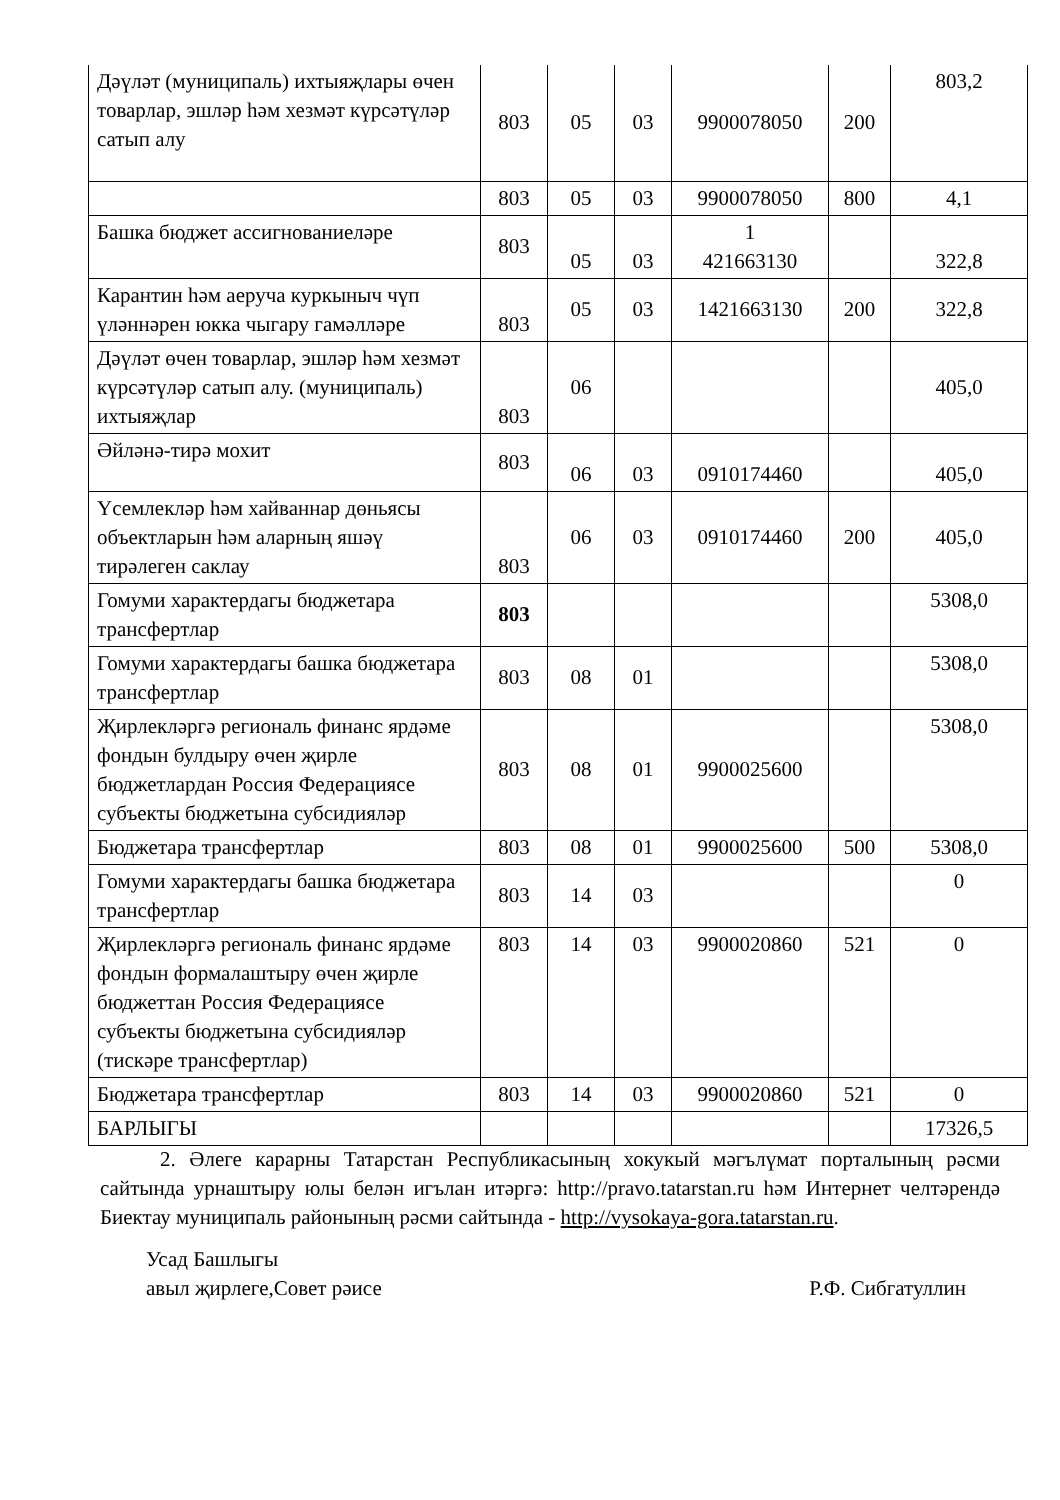| Дәүләт (муниципаль) ихтыяҗлары өчен товарлар, эшләр һәм хезмәт күрсәтүләр сатып алу | 803 | 05 | 03 | 9900078050 | 200 | 803,2 |
| | 803 | 05 | 03 | 9900078050 | 800 | 4,1 |
| Башка бюджет ассигнованиеләре | 803 | 05 | 03 | 1 421663130 | | 322,8 |
| Карантин һәм аеруча куркыныч чүп үләннәрен юкка чыгару гамәлләре | 803 | 05 | 03 | 1421663130 | 200 | 322,8 |
| Дәүләт өчен товарлар, эшләр һәм хезмәт күрсәтүләр сатып алу. (муниципаль) ихтыяҗлар | 803 | 06 | | | | 405,0 |
| Әйләнә-тирә мохит | 803 | 06 | 03 | 0910174460 | | 405,0 |
| Үсемлекләр һәм хайваннар дөньясы объектларын һәм аларның яшәү тирәлеген саклау | 803 | 06 | 03 | 0910174460 | 200 | 405,0 |
| Гомуми характердагы бюджетара трансфертлар | 803 | | | | | 5308,0 |
| Гомуми характердагы башка бюджетара трансфертлар | 803 | 08 | 01 | | | 5308,0 |
| Җирлекләргә региональ финанс ярдәме фондын булдыру өчен җирле бюджетлардан Россия Федерациясе субъекты бюджетына субсидияләр | 803 | 08 | 01 | 9900025600 | | 5308,0 |
| Бюджетара трансфертлар | 803 | 08 | 01 | 9900025600 | 500 | 5308,0 |
| Гомуми характердагы башка бюджетара трансфертлар | 803 | 14 | 03 | | | 0 |
| Җирлекләргә региональ финанс ярдәме фондын формалаштыру өчен җирле бюджеттан Россия Федерациясе субъекты бюджетына субсидияләр (тискәре трансфертлар) | 803 | 14 | 03 | 9900020860 | 521 | 0 |
| Бюджетара трансфертлар | 803 | 14 | 03 | 9900020860 | 521 | 0 |
| БАРЛЫГЫ | | | | | | 17326,5 |
2. Әлеге карарны Татарстан Республикасының хокукый мәгълүмат порталының рәсми сайтында урнаштыру юлы белән игълан итәргә: http://pravo.tatarstan.ru һәм Интернет челтәрендә Биектау муниципаль районының рәсми сайтында - http://vysokaya-gora.tatarstan.ru.
Усад Башлыгы
авыл җирлеге,Совет рәисе Р.Ф. Сибгатуллин